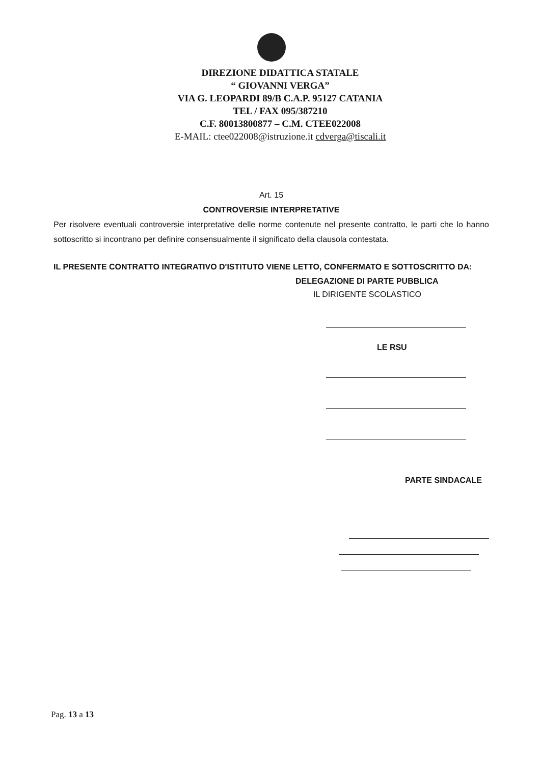DIREZIONE DIDATTICA STATALE
“ GIOVANNI VERGA”
VIA G. LEOPARDI 89/B C.A.P. 95127 CATANIA
TEL / FAX 095/387210
C.F. 80013800877 – C.M. CTEE022008
E-MAIL: ctee022008@istruzione.it cdverga@tiscali.it
Art. 15
CONTROVERSIE INTERPRETATIVE
Per risolvere eventuali controversie interpretative delle norme contenute nel presente contratto, le parti che lo hanno sottoscritto si incontrano per definire consensualmente il significato della clausola contestata.
IL PRESENTE CONTRATTO INTEGRATIVO D'ISTITUTO VIENE LETTO, CONFERMATO E SOTTOSCRITTO DA:
DELEGAZIONE DI PARTE PUBBLICA
IL DIRIGENTE SCOLASTICO
LE RSU
PARTE SINDACALE
Pag. 13 a 13